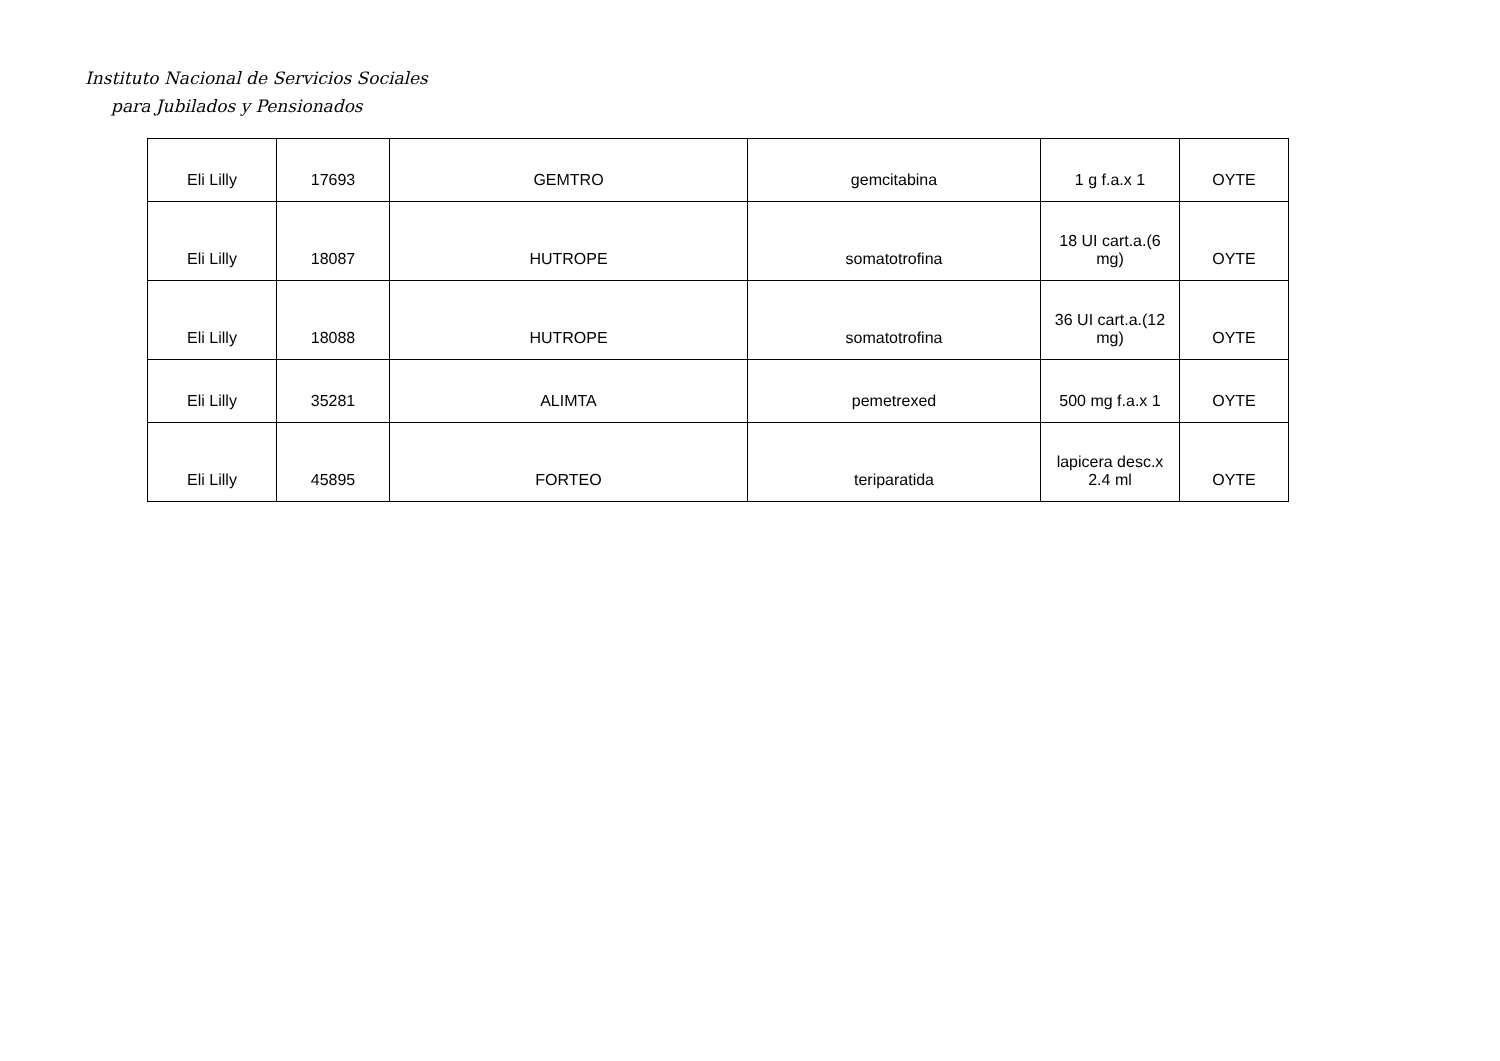Instituto Nacional de Servicios Sociales
para Jubilados y Pensionados
| Eli Lilly | 17693 | GEMTRO | gemcitabina | 1 g f.a.x 1 | OYTE |
| Eli Lilly | 18087 | HUTROPE | somatotrofina | 18 UI cart.a.(6 mg) | OYTE |
| Eli Lilly | 18088 | HUTROPE | somatotrofina | 36 UI cart.a.(12 mg) | OYTE |
| Eli Lilly | 35281 | ALIMTA | pemetrexed | 500 mg f.a.x 1 | OYTE |
| Eli Lilly | 45895 | FORTEO | teriparatida | lapicera desc.x 2.4 ml | OYTE |